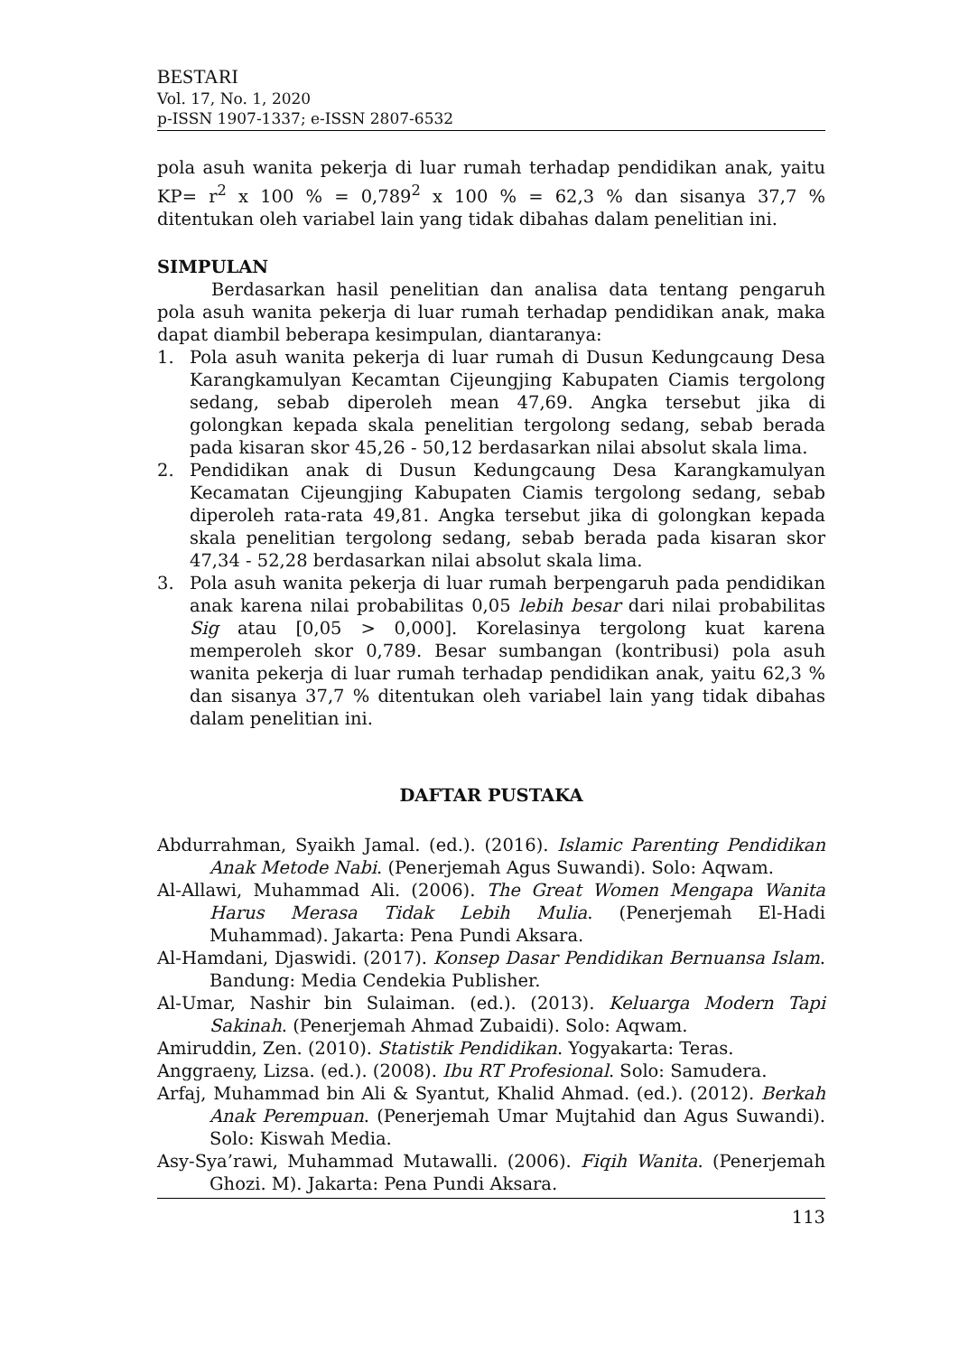BESTARI
Vol. 17, No. 1, 2020
p-ISSN 1907-1337; e-ISSN 2807-6532
pola asuh wanita pekerja di luar rumah terhadap pendidikan anak, yaitu KP= r<sup>2</sup> x 100 % = 0,789<sup>2</sup> x 100 % = 62,3 % dan sisanya 37,7 % ditentukan oleh variabel lain yang tidak dibahas dalam penelitian ini.
SIMPULAN
Berdasarkan hasil penelitian dan analisa data tentang pengaruh pola asuh wanita pekerja di luar rumah terhadap pendidikan anak, maka dapat diambil beberapa kesimpulan, diantaranya:
1. Pola asuh wanita pekerja di luar rumah di Dusun Kedungcaung Desa Karangkamulyan Kecamtan Cijeungjing Kabupaten Ciamis tergolong sedang, sebab diperoleh mean 47,69. Angka tersebut jika di golongkan kepada skala penelitian tergolong sedang, sebab berada pada kisaran skor 45,26 - 50,12 berdasarkan nilai absolut skala lima.
2. Pendidikan anak di Dusun Kedungcaung Desa Karangkamulyan Kecamatan Cijeungjing Kabupaten Ciamis tergolong sedang, sebab diperoleh rata-rata 49,81. Angka tersebut jika di golongkan kepada skala penelitian tergolong sedang, sebab berada pada kisaran skor 47,34 - 52,28 berdasarkan nilai absolut skala lima.
3. Pola asuh wanita pekerja di luar rumah berpengaruh pada pendidikan anak karena nilai probabilitas 0,05 lebih besar dari nilai probabilitas Sig atau [0,05 > 0,000]. Korelasinya tergolong kuat karena memperoleh skor 0,789. Besar sumbangan (kontribusi) pola asuh wanita pekerja di luar rumah terhadap pendidikan anak, yaitu 62,3 % dan sisanya 37,7 % ditentukan oleh variabel lain yang tidak dibahas dalam penelitian ini.
DAFTAR PUSTAKA
Abdurrahman, Syaikh Jamal. (ed.). (2016). Islamic Parenting Pendidikan Anak Metode Nabi. (Penerjemah Agus Suwandi). Solo: Aqwam.
Al-Allawi, Muhammad Ali. (2006). The Great Women Mengapa Wanita Harus Merasa Tidak Lebih Mulia. (Penerjemah El-Hadi Muhammad). Jakarta: Pena Pundi Aksara.
Al-Hamdani, Djaswidi. (2017). Konsep Dasar Pendidikan Bernuansa Islam. Bandung: Media Cendekia Publisher.
Al-Umar, Nashir bin Sulaiman. (ed.). (2013). Keluarga Modern Tapi Sakinah. (Penerjemah Ahmad Zubaidi). Solo: Aqwam.
Amiruddin, Zen. (2010). Statistik Pendidikan. Yogyakarta: Teras.
Anggraeny, Lizsa. (ed.). (2008). Ibu RT Profesional. Solo: Samudera.
Arfaj, Muhammad bin Ali & Syantut, Khalid Ahmad. (ed.). (2012). Berkah Anak Perempuan. (Penerjemah Umar Mujtahid dan Agus Suwandi). Solo: Kiswah Media.
Asy-Sya’rawi, Muhammad Mutawalli. (2006). Fiqih Wanita. (Penerjemah Ghozi. M). Jakarta: Pena Pundi Aksara.
113